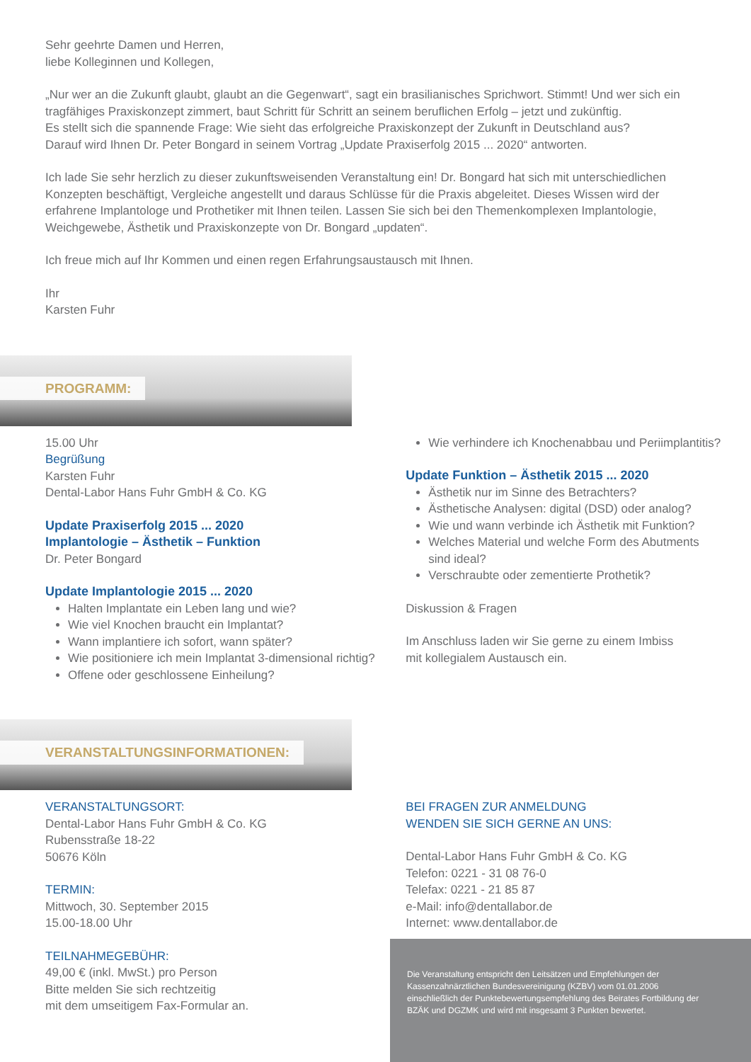Sehr geehrte Damen und Herren,
liebe Kolleginnen und Kollegen,
„Nur wer an die Zukunft glaubt, glaubt an die Gegenwart“, sagt ein brasilianisches Sprichwort. Stimmt! Und wer sich ein tragfähiges Praxiskonzept zimmert, baut Schritt für Schritt an seinem beruflichen Erfolg – jetzt und zukünftig.
Es stellt sich die spannende Frage: Wie sieht das erfolgreiche Praxiskonzept der Zukunft in Deutschland aus?
Darauf wird Ihnen Dr. Peter Bongard in seinem Vortrag „Update Praxiserfolg 2015 ... 2020“ antworten.
Ich lade Sie sehr herzlich zu dieser zukunftsweisenden Veranstaltung ein! Dr. Bongard hat sich mit unterschiedlichen Konzepten beschäftigt, Vergleiche angestellt und daraus Schlüsse für die Praxis abgeleitet. Dieses Wissen wird der erfahrene Implantologe und Prothetiker mit Ihnen teilen. Lassen Sie sich bei den Themenkomplexen Implantologie, Weichgewebe, Ästhetik und Praxiskonzepte von Dr. Bongard „updaten“.
Ich freue mich auf Ihr Kommen und einen regen Erfahrungsaustausch mit Ihnen.
Ihr
Karsten Fuhr
PROGRAMM:
15.00 Uhr
Begrüßung
Karsten Fuhr
Dental-Labor Hans Fuhr GmbH & Co. KG
Update Praxiserfolg 2015 ... 2020
Implantologie – Ästhetik – Funktion
Dr. Peter Bongard
Update Implantologie 2015 ... 2020
Halten Implantate ein Leben lang und wie?
Wie viel Knochen braucht ein Implantat?
Wann implantiere ich sofort, wann später?
Wie positioniere ich mein Implantat 3-dimensional richtig?
Offene oder geschlossene Einheilung?
Wie verhindere ich Knochenabbau und Periimplantitis?
Update Funktion – Ästhetik 2015 ... 2020
Ästhetik nur im Sinne des Betrachters?
Ästhetische Analysen: digital (DSD) oder analog?
Wie und wann verbinde ich Ästhetik mit Funktion?
Welches Material und welche Form des Abutments sind ideal?
Verschraubte oder zementierte Prothetik?
Diskussion & Fragen
Im Anschluss laden wir Sie gerne zu einem Imbiss
mit kollegialem Austausch ein.
VERANSTALTUNGSINFORMATIONEN:
VERANSTALTUNGSORT:
Dental-Labor Hans Fuhr GmbH & Co. KG
Rubensstraße 18-22
50676 Köln
TERMIN:
Mittwoch, 30. September 2015
15.00-18.00 Uhr
TEILNAHMEGEBÜHR:
49,00 € (inkl. MwSt.) pro Person
Bitte melden Sie sich rechtzeitig
mit dem umseitigem Fax-Formular an.
BEI FRAGEN ZUR ANMELDUNG
WENDEN SIE SICH GERNE AN UNS:
Dental-Labor Hans Fuhr GmbH & Co. KG
Telefon: 0221 - 31 08 76-0
Telefax: 0221 - 21 85 87
e-Mail: info@dentallabor.de
Internet: www.dentallabor.de
Die Veranstaltung entspricht den Leitsätzen und Empfehlungen der Kassenzahnärztlichen Bundesvereinigung (KZBV) vom 01.01.2006 einschließlich der Punktebewertungsempfehlung des Beirates Fortbildung der BZÄK und DGZMK und wird mit insgesamt 3 Punkten bewertet.